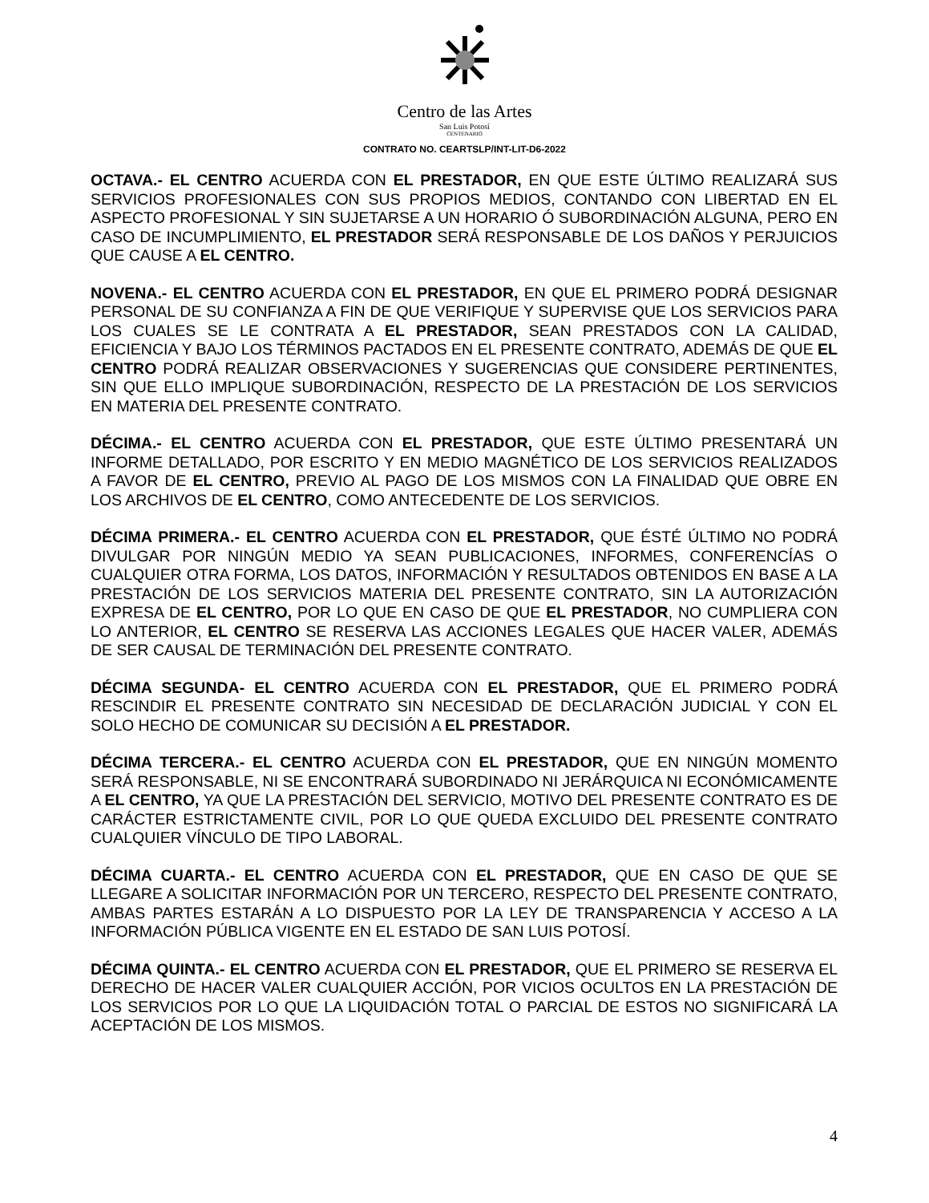Centro de las Artes
San Luis Potosí
CENTENARIO
CONTRATO NO. CEARTSLP/INT-LIT-D6-2022
OCTAVA.- EL CENTRO ACUERDA CON EL PRESTADOR, EN QUE ESTE ÚLTIMO REALIZARÁ SUS SERVICIOS PROFESIONALES CON SUS PROPIOS MEDIOS, CONTANDO CON LIBERTAD EN EL ASPECTO PROFESIONAL Y SIN SUJETARSE A UN HORARIO Ó SUBORDINACIÓN ALGUNA, PERO EN CASO DE INCUMPLIMIENTO, EL PRESTADOR SERÁ RESPONSABLE DE LOS DAÑOS Y PERJUICIOS QUE CAUSE A EL CENTRO.
NOVENA.- EL CENTRO ACUERDA CON EL PRESTADOR, EN QUE EL PRIMERO PODRÁ DESIGNAR PERSONAL DE SU CONFIANZA A FIN DE QUE VERIFIQUE Y SUPERVISE QUE LOS SERVICIOS PARA LOS CUALES SE LE CONTRATA A EL PRESTADOR, SEAN PRESTADOS CON LA CALIDAD, EFICIENCIA Y BAJO LOS TÉRMINOS PACTADOS EN EL PRESENTE CONTRATO, ADEMÁS DE QUE EL CENTRO PODRÁ REALIZAR OBSERVACIONES Y SUGERENCIAS QUE CONSIDERE PERTINENTES, SIN QUE ELLO IMPLIQUE SUBORDINACIÓN, RESPECTO DE LA PRESTACIÓN DE LOS SERVICIOS EN MATERIA DEL PRESENTE CONTRATO.
DÉCIMA.- EL CENTRO ACUERDA CON EL PRESTADOR, QUE ESTE ÚLTIMO PRESENTARÁ UN INFORME DETALLADO, POR ESCRITO Y EN MEDIO MAGNÉTICO DE LOS SERVICIOS REALIZADOS A FAVOR DE EL CENTRO, PREVIO AL PAGO DE LOS MISMOS CON LA FINALIDAD QUE OBRE EN LOS ARCHIVOS DE EL CENTRO, COMO ANTECEDENTE DE LOS SERVICIOS.
DÉCIMA PRIMERA.- EL CENTRO ACUERDA CON EL PRESTADOR, QUE ÉSTÉ ÚLTIMO NO PODRÁ DIVULGAR POR NINGÚN MEDIO YA SEAN PUBLICACIONES, INFORMES, CONFERENCÍAS O CUALQUIER OTRA FORMA, LOS DATOS, INFORMACIÓN Y RESULTADOS OBTENIDOS EN BASE A LA PRESTACIÓN DE LOS SERVICIOS MATERIA DEL PRESENTE CONTRATO, SIN LA AUTORIZACIÓN EXPRESA DE EL CENTRO, POR LO QUE EN CASO DE QUE EL PRESTADOR, NO CUMPLIERA CON LO ANTERIOR, EL CENTRO SE RESERVA LAS ACCIONES LEGALES QUE HACER VALER, ADEMÁS DE SER CAUSAL DE TERMINACIÓN DEL PRESENTE CONTRATO.
DÉCIMA SEGUNDA- EL CENTRO ACUERDA CON EL PRESTADOR, QUE EL PRIMERO PODRÁ RESCINDIR EL PRESENTE CONTRATO SIN NECESIDAD DE DECLARACIÓN JUDICIAL Y CON EL SOLO HECHO DE COMUNICAR SU DECISIÓN A EL PRESTADOR.
DÉCIMA TERCERA.- EL CENTRO ACUERDA CON EL PRESTADOR, QUE EN NINGÚN MOMENTO SERÁ RESPONSABLE, NI SE ENCONTRARÁ SUBORDINADO NI JERÁRQUICA NI ECONÓMICAMENTE A EL CENTRO, YA QUE LA PRESTACIÓN DEL SERVICIO, MOTIVO DEL PRESENTE CONTRATO ES DE CARÁCTER ESTRICTAMENTE CIVIL, POR LO QUE QUEDA EXCLUIDO DEL PRESENTE CONTRATO CUALQUIER VÍNCULO DE TIPO LABORAL.
DÉCIMA CUARTA.- EL CENTRO ACUERDA CON EL PRESTADOR, QUE EN CASO DE QUE SE LLEGARE A SOLICITAR INFORMACIÓN POR UN TERCERO, RESPECTO DEL PRESENTE CONTRATO, AMBAS PARTES ESTARÁN A LO DISPUESTO POR LA LEY DE TRANSPARENCIA Y ACCESO A LA INFORMACIÓN PÚBLICA VIGENTE EN EL ESTADO DE SAN LUIS POTOSÍ.
DÉCIMA QUINTA.- EL CENTRO ACUERDA CON EL PRESTADOR, QUE EL PRIMERO SE RESERVA EL DERECHO DE HACER VALER CUALQUIER ACCIÓN, POR VICIOS OCULTOS EN LA PRESTACIÓN DE LOS SERVICIOS POR LO QUE LA LIQUIDACIÓN TOTAL O PARCIAL DE ESTOS NO SIGNIFICARÁ LA ACEPTACIÓN DE LOS MISMOS.
4